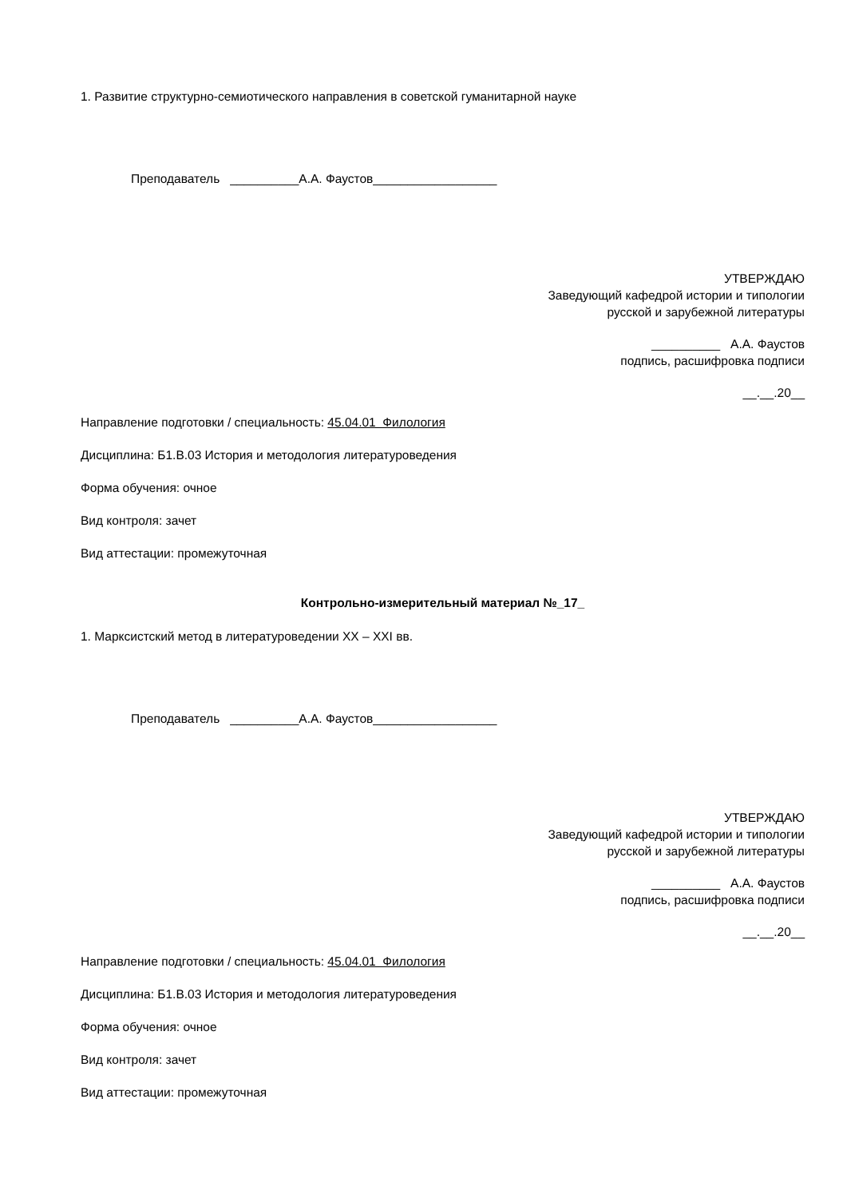1. Развитие структурно-семиотического направления в советской гуманитарной науке
Преподаватель __________А.А. Фаустов__________________
УТВЕРЖДАЮ
Заведующий кафедрой истории и типологии
русской и зарубежной литературы
__________ А.А. Фаустов
подпись, расшифровка подписи
__.__.20__
Направление подготовки / специальность: 45.04.01 Филология
Дисциплина: Б1.В.03 История и методология литературоведения
Форма обучения: очное
Вид контроля: зачет
Вид аттестации: промежуточная
Контрольно-измерительный материал №_17_
1. Марксистский метод в литературоведении XX – XXI вв.
Преподаватель __________А.А. Фаустов__________________
УТВЕРЖДАЮ
Заведующий кафедрой истории и типологии
русской и зарубежной литературы
__________ А.А. Фаустов
подпись, расшифровка подписи
__.__.20__
Направление подготовки / специальность: 45.04.01 Филология
Дисциплина: Б1.В.03 История и методология литературоведения
Форма обучения: очное
Вид контроля: зачет
Вид аттестации: промежуточная